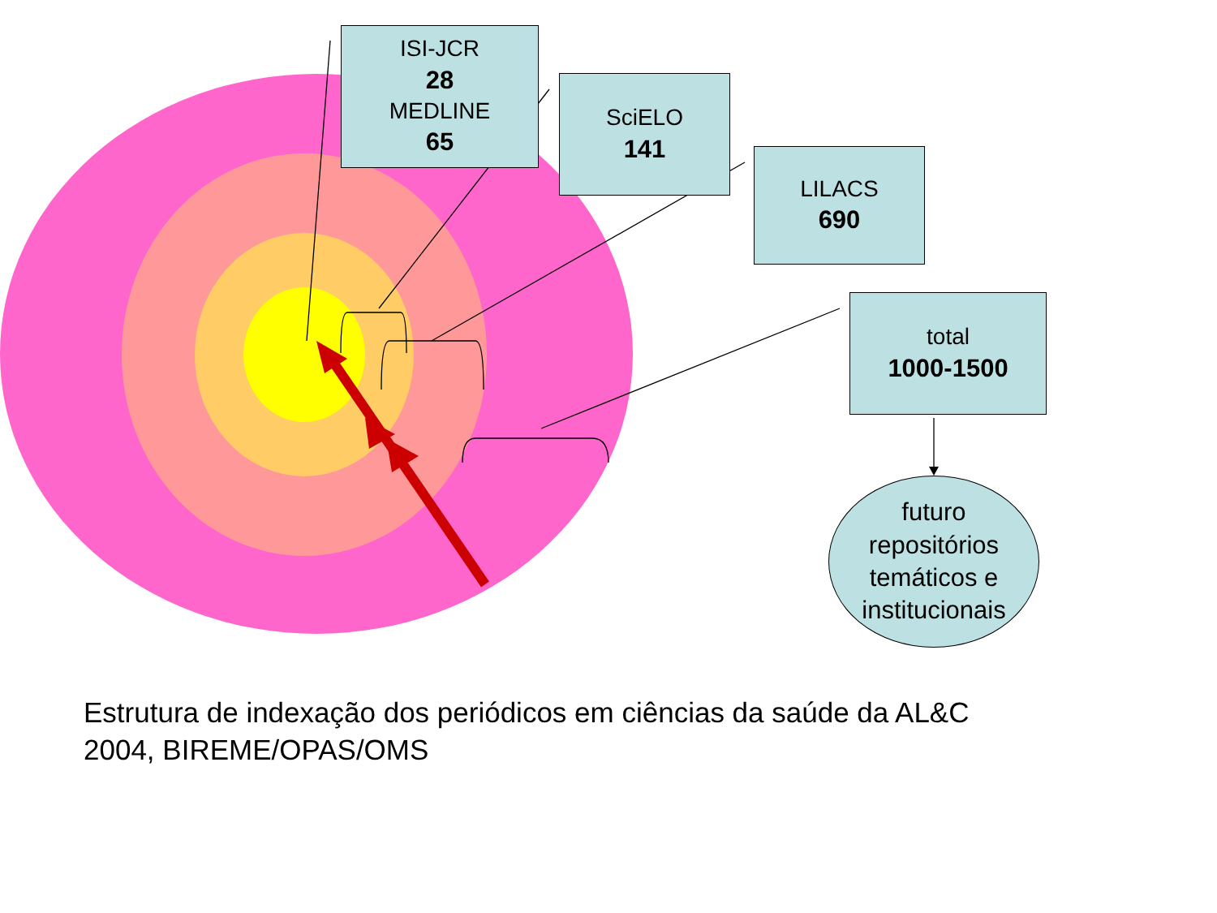ISI-JCR
28
MEDLINE
65
SciELO
141
LILACS
690
total
1000-1500
futuro
repositórios
temáticos e
institucionais
Estrutura de indexação dos periódicos em ciências da saúde da AL&C
2004, BIREME/OPAS/OMS